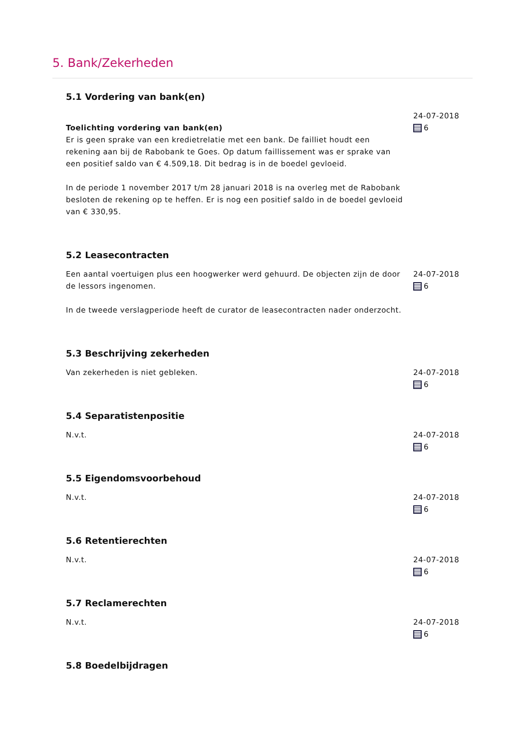5. Bank/Zekerheden
5.1 Vordering van bank(en)
Toelichting vordering van bank(en)
Er is geen sprake van een kredietrelatie met een bank. De failliet houdt een rekening aan bij de Rabobank te Goes. Op datum faillissement was er sprake van een positief saldo van € 4.509,18. Dit bedrag is in de boedel gevloeid.
In de periode 1 november 2017 t/m 28 januari 2018 is na overleg met de Rabobank besloten de rekening op te heffen. Er is nog een positief saldo in de boedel gevloeid van € 330,95.
24-07-2018
6
5.2 Leasecontracten
Een aantal voertuigen plus een hoogwerker werd gehuurd. De objecten zijn de door de lessors ingenomen.
In de tweede verslagperiode heeft de curator de leasecontracten nader onderzocht.
24-07-2018
6
5.3 Beschrijving zekerheden
Van zekerheden is niet gebleken. 24-07-2018
6
5.4 Separatistenpositie
N.v.t. 24-07-2018
6
5.5 Eigendomsvoorbehoud
N.v.t. 24-07-2018
6
5.6 Retentierechten
N.v.t. 24-07-2018
6
5.7 Reclamerechten
N.v.t. 24-07-2018
6
5.8 Boedelbijdragen